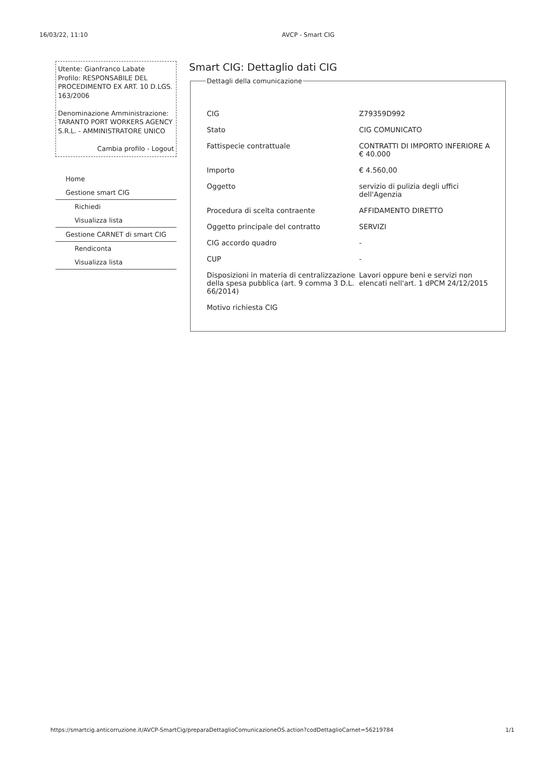16/03/22, 11:10 AVCP - Smart CIG
Utente: Gianfranco Labate
Profilo: RESPONSABILE DEL PROCEDIMENTO EX ART. 10 D.LGS. 163/2006
Denominazione Amministrazione: TARANTO PORT WORKERS AGENCY S.R.L. - AMMINISTRATORE UNICO
Cambia profilo - Logout
Home
Gestione smart CIG
Richiedi
Visualizza lista
Gestione CARNET di smart CIG
Rendiconta
Visualizza lista
Smart CIG: Dettaglio dati CIG
Dettagli della comunicazione
| CIG | Z79359D992 |
| Stato | CIG COMUNICATO |
| Fattispecie contrattuale | CONTRATTI DI IMPORTO INFERIORE A € 40.000 |
| Importo | € 4.560,00 |
| Oggetto | servizio di pulizia degli uffici dell'Agenzia |
| Procedura di scelta contraente | AFFIDAMENTO DIRETTO |
| Oggetto principale del contratto | SERVIZI |
| CIG accordo quadro | - |
| CUP | - |
| Disposizioni in materia di centralizzazione della spesa pubblica (art. 9 comma 3 D.L. 66/2014) | Lavori oppure beni e servizi non elencati nell'art. 1 dPCM 24/12/2015 |
| Motivo richiesta CIG | |
https://smartcig.anticorruzione.it/AVCP-SmartCig/preparaDettaglioComunicazioneOS.action?codDettaglioCarnet=56219784 1/1